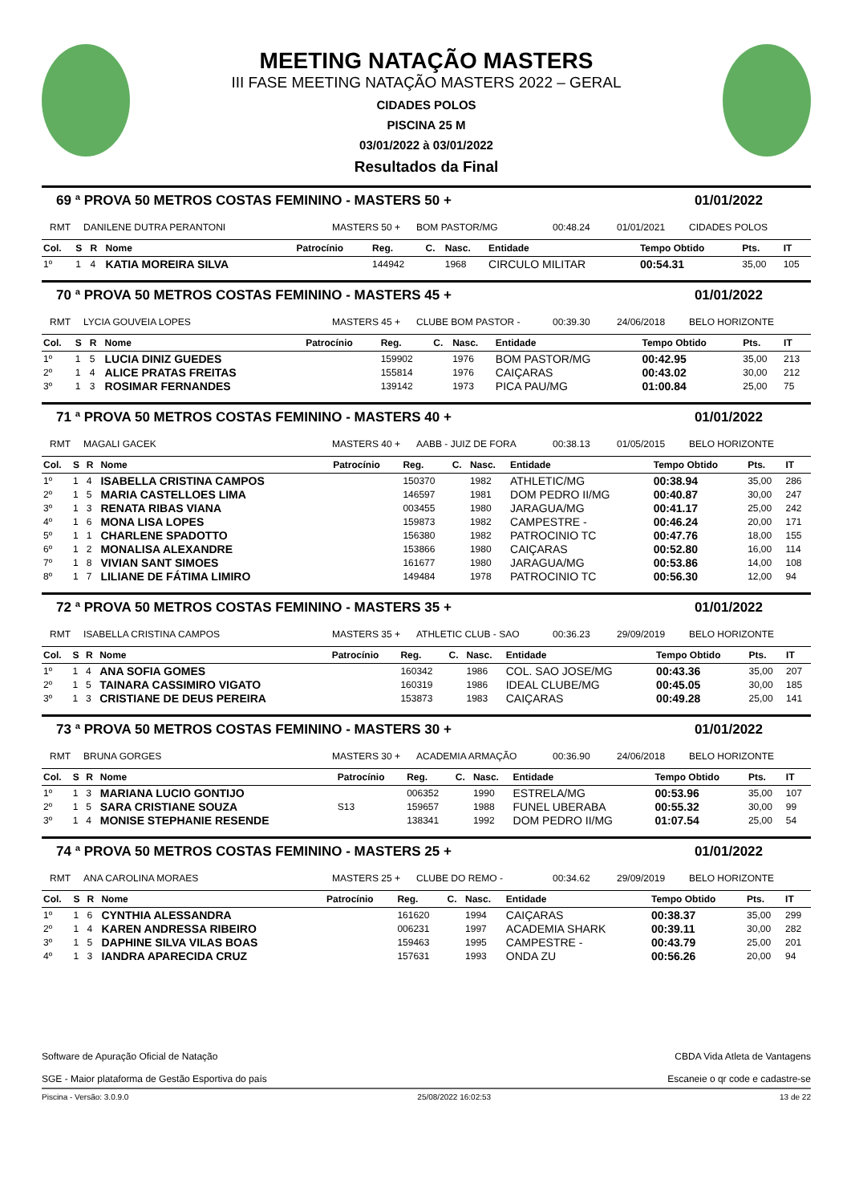MEETING NATAÇÃO MASTERS
III FASE MEETING NATAÇÃO MASTERS 2022 – GERAL
CIDADES POLOS
PISCINA 25 M
03/01/2022 à 03/01/2022
Resultados da Final
69 ª PROVA 50 METROS COSTAS FEMININO - MASTERS 50 + 01/01/2022
RMT DANILENE DUTRA PERANTONI MASTERS 50 + BOM PASTOR/MG 00:48.24 01/01/2021 CIDADES POLOS
| Col. | S | R | Nome | Patrocínio | Reg. | C. | Nasc. | Entidade | Tempo Obtido | Pts. | IT |
| --- | --- | --- | --- | --- | --- | --- | --- | --- | --- | --- | --- |
| 1º | 1 | 4 | KATIA MOREIRA SILVA | | 144942 | | 1968 | CIRCULO MILITAR | 00:54.31 | 35,00 | 105 |
70 ª PROVA 50 METROS COSTAS FEMININO - MASTERS 45 + 01/01/2022
RMT LYCIA GOUVEIA LOPES MASTERS 45 + CLUBE BOM PASTOR - 00:39.30 24/06/2018 BELO HORIZONTE
| Col. | S | R | Nome | Patrocínio | Reg. | C. | Nasc. | Entidade | Tempo Obtido | Pts. | IT |
| --- | --- | --- | --- | --- | --- | --- | --- | --- | --- | --- | --- |
| 1º | 1 | 5 | LUCIA DINIZ GUEDES | | 159902 | | 1976 | BOM PASTOR/MG | 00:42.95 | 35,00 | 213 |
| 2º | 1 | 4 | ALICE PRATAS FREITAS | | 155814 | | 1976 | CAIÇARAS | 00:43.02 | 30,00 | 212 |
| 3º | 1 | 3 | ROSIMAR FERNANDES | | 139142 | | 1973 | PICA PAU/MG | 01:00.84 | 25,00 | 75 |
71 ª PROVA 50 METROS COSTAS FEMININO - MASTERS 40 + 01/01/2022
RMT MAGALI GACEK MASTERS 40 + AABB - JUIZ DE FORA 00:38.13 01/05/2015 BELO HORIZONTE
| Col. | S | R | Nome | Patrocínio | Reg. | C. | Nasc. | Entidade | Tempo Obtido | Pts. | IT |
| --- | --- | --- | --- | --- | --- | --- | --- | --- | --- | --- | --- |
| 1º | 1 | 4 | ISABELLA CRISTINA CAMPOS | | 150370 | | 1982 | ATHLETIC/MG | 00:38.94 | 35,00 | 286 |
| 2º | 1 | 5 | MARIA CASTELLOES LIMA | | 146597 | | 1981 | DOM PEDRO II/MG | 00:40.87 | 30,00 | 247 |
| 3º | 1 | 3 | RENATA RIBAS VIANA | | 003455 | | 1980 | JARAGUA/MG | 00:41.17 | 25,00 | 242 |
| 4º | 1 | 6 | MONA LISA LOPES | | 159873 | | 1982 | CAMPESTRE - | 00:46.24 | 20,00 | 171 |
| 5º | 1 | 1 | CHARLENE SPADOTTO | | 156380 | | 1982 | PATROCINIO TC | 00:47.76 | 18,00 | 155 |
| 6º | 1 | 2 | MONALISA ALEXANDRE | | 153866 | | 1980 | CAIÇARAS | 00:52.80 | 16,00 | 114 |
| 7º | 1 | 8 | VIVIAN SANT SIMOES | | 161677 | | 1980 | JARAGUA/MG | 00:53.86 | 14,00 | 108 |
| 8º | 1 | 7 | LILIANE DE FÁTIMA LIMIRO | | 149484 | | 1978 | PATROCINIO TC | 00:56.30 | 12,00 | 94 |
72 ª PROVA 50 METROS COSTAS FEMININO - MASTERS 35 + 01/01/2022
RMT ISABELLA CRISTINA CAMPOS MASTERS 35 + ATHLETIC CLUB - SAO 00:36.23 29/09/2019 BELO HORIZONTE
| Col. | S | R | Nome | Patrocínio | Reg. | C. | Nasc. | Entidade | Tempo Obtido | Pts. | IT |
| --- | --- | --- | --- | --- | --- | --- | --- | --- | --- | --- | --- |
| 1º | 1 | 4 | ANA SOFIA GOMES | | 160342 | | 1986 | COL. SAO JOSE/MG | 00:43.36 | 35,00 | 207 |
| 2º | 1 | 5 | TAINARA CASSIMIRO VIGATO | | 160319 | | 1986 | IDEAL CLUBE/MG | 00:45.05 | 30,00 | 185 |
| 3º | 1 | 3 | CRISTIANE DE DEUS PEREIRA | | 153873 | | 1983 | CAIÇARAS | 00:49.28 | 25,00 | 141 |
73 ª PROVA 50 METROS COSTAS FEMININO - MASTERS 30 + 01/01/2022
RMT BRUNA GORGES MASTERS 30 + ACADEMIA ARMAÇÃO 00:36.90 24/06/2018 BELO HORIZONTE
| Col. | S | R | Nome | Patrocínio | Reg. | C. | Nasc. | Entidade | Tempo Obtido | Pts. | IT |
| --- | --- | --- | --- | --- | --- | --- | --- | --- | --- | --- | --- |
| 1º | 1 | 3 | MARIANA LUCIO GONTIJO | | 006352 | | 1990 | ESTRELA/MG | 00:53.96 | 35,00 | 107 |
| 2º | 1 | 5 | SARA CRISTIANE SOUZA | S13 | 159657 | | 1988 | FUNEL UBERABA | 00:55.32 | 30,00 | 99 |
| 3º | 1 | 4 | MONISE STEPHANIE RESENDE | | 138341 | | 1992 | DOM PEDRO II/MG | 01:07.54 | 25,00 | 54 |
74 ª PROVA 50 METROS COSTAS FEMININO - MASTERS 25 + 01/01/2022
RMT ANA CAROLINA MORAES MASTERS 25 + CLUBE DO REMO - 00:34.62 29/09/2019 BELO HORIZONTE
| Col. | S | R | Nome | Patrocínio | Reg. | C. | Nasc. | Entidade | Tempo Obtido | Pts. | IT |
| --- | --- | --- | --- | --- | --- | --- | --- | --- | --- | --- | --- |
| 1º | 1 | 6 | CYNTHIA ALESSANDRA | | 161620 | | 1994 | CAIÇARAS | 00:38.37 | 35,00 | 299 |
| 2º | 1 | 4 | KAREN ANDRESSA RIBEIRO | | 006231 | | 1997 | ACADEMIA SHARK | 00:39.11 | 30,00 | 282 |
| 3º | 1 | 5 | DAPHINE SILVA VILAS BOAS | | 159463 | | 1995 | CAMPESTRE - | 00:43.79 | 25,00 | 201 |
| 4º | 1 | 3 | IANDRA APARECIDA CRUZ | | 157631 | | 1993 | ONDA ZU | 00:56.26 | 20,00 | 94 |
Software de Apuração Oficial de Natação
SGE - Maior plataforma de Gestão Esportiva do país
CBDA Vida Atleta de Vantagens
Escaneie o qr code e cadastre-se
Piscina - Versão: 3.0.9.0 25/08/2022 16:02:53 13 de 22